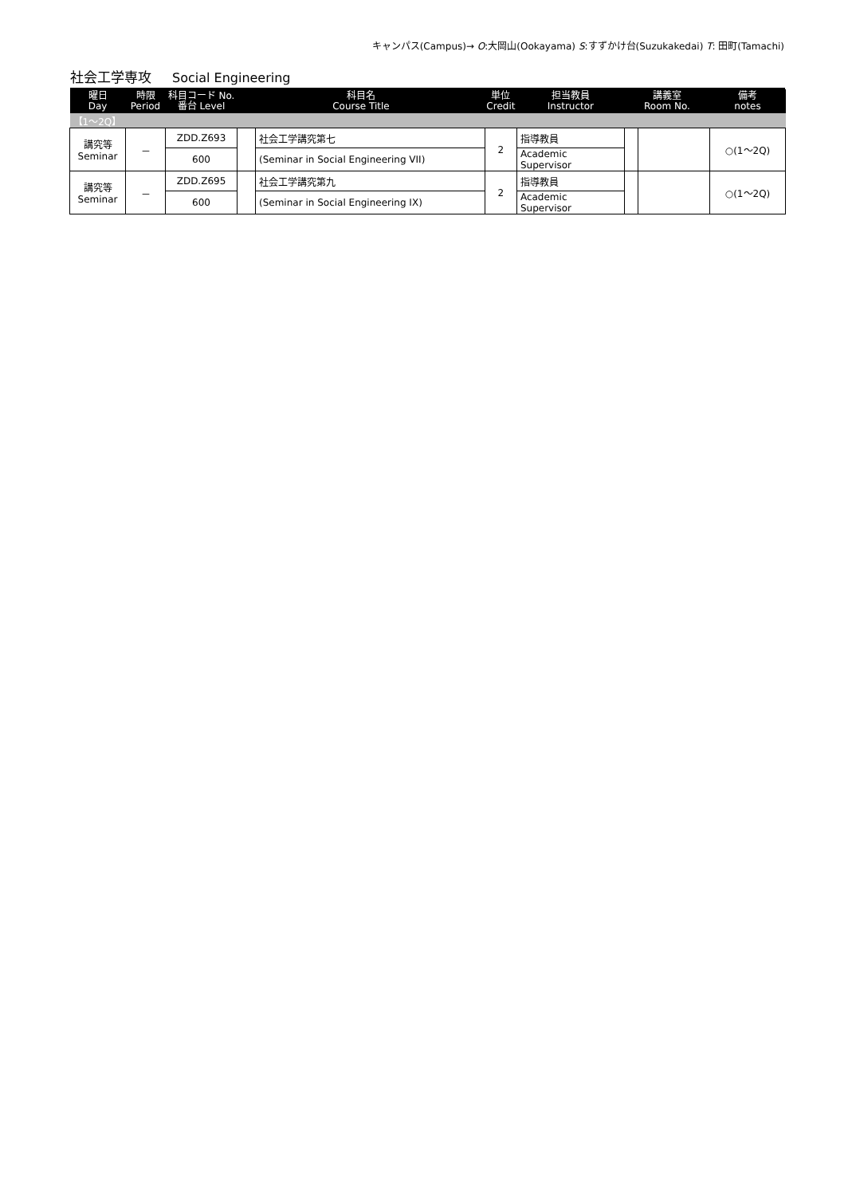キャンパス(Campus)→ O:大岡山(Ookayama) S:すずかけ台(Suzukakedai) T: 田町(Tamachi)
社会工学専攻 Social Engineering
| 曜日 Day | 時限 Period | 科目コード No. 番台 Level | 科目名 Course Title | | 単位 Credit | 担当教員 Instructor | 講義室 Room No. | | 備考 notes |
| --- | --- | --- | --- | --- | --- | --- | --- | --- | --- |
| 【1～2Q】 | | | | | | | | | |
| 講究等 Seminar | － | ZDD.Z693 | | 社会工学講究第七 | 2 | 指導教員 | | | ○(1～2Q) |
| | | 600 | | (Seminar in Social Engineering VII) | | Academic Supervisor | | | |
| 講究等 Seminar | － | ZDD.Z695 | | 社会工学講究第九 | 2 | 指導教員 | | | ○(1～2Q) |
| | | 600 | | (Seminar in Social Engineering IX) | | Academic Supervisor | | | |